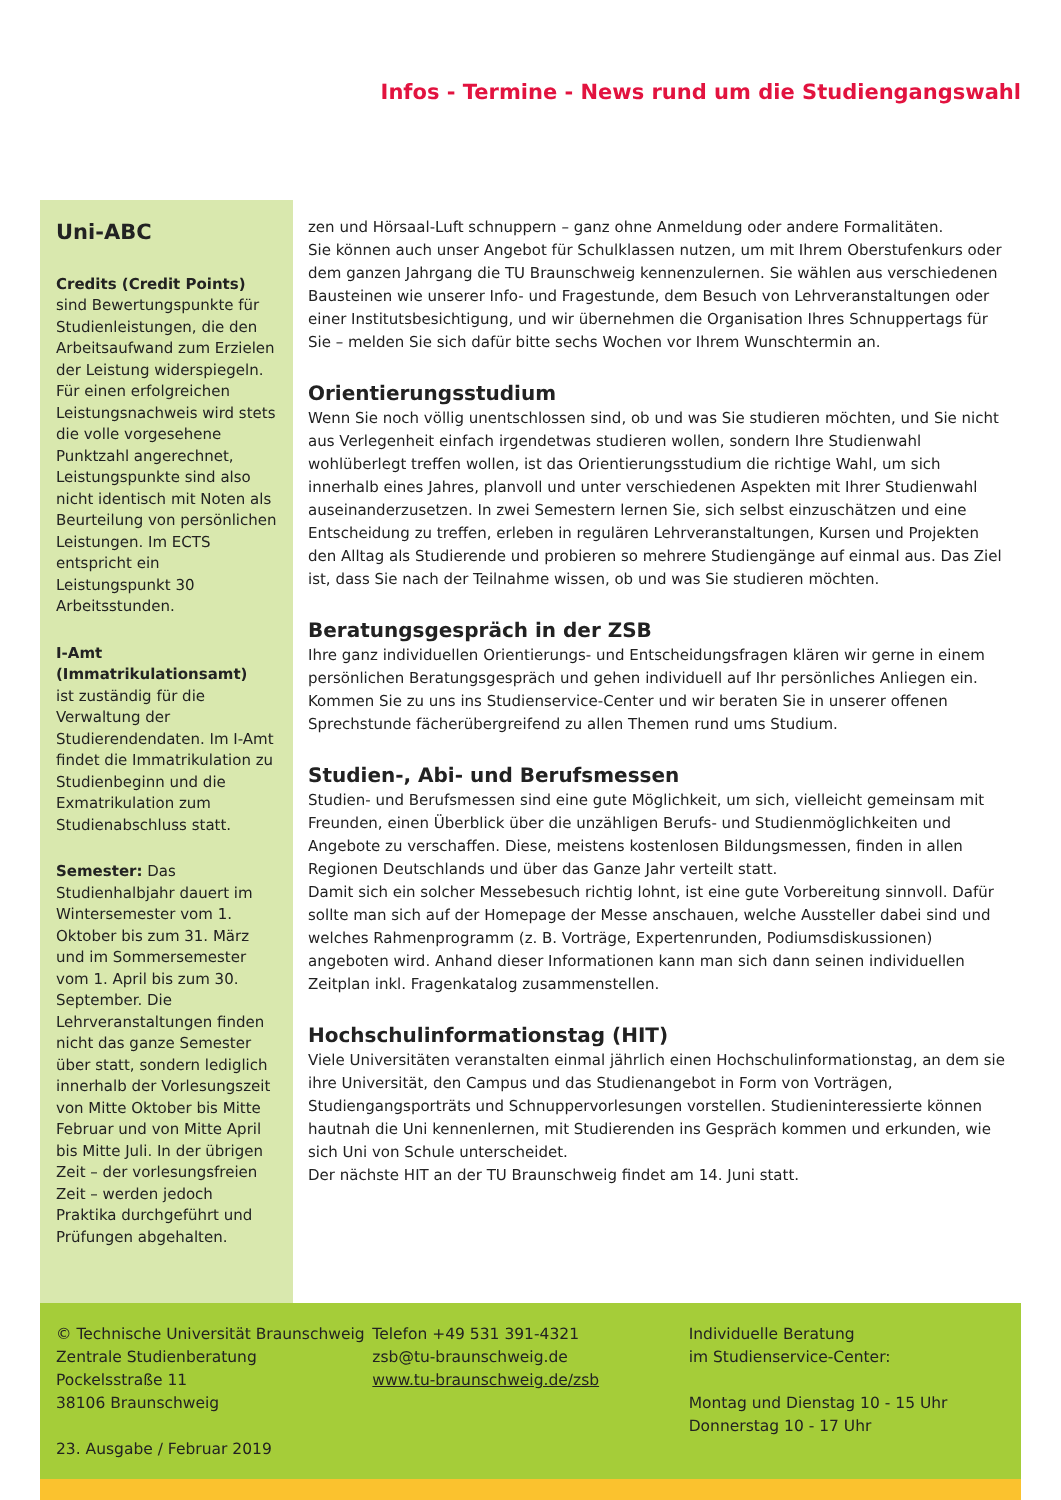Infos - Termine - News rund um die Studiengangswahl
Uni-ABC
Credits (Credit Points)
sind Bewertungspunkte für Studienleistungen, die den Arbeitsaufwand zum Erzielen der Leistung widerspiegeln. Für einen erfolgreichen Leistungsnachweis wird stets die volle vorgesehene Punktzahl angerechnet, Leistungspunkte sind also nicht identisch mit Noten als Beurteilung von persönlichen Leistungen. Im ECTS entspricht ein Leistungspunkt 30 Arbeitsstunden.
I-Amt (Immatrikulationsamt)
ist zuständig für die Verwaltung der Studierendendaten. Im I-Amt findet die Immatrikulation zu Studienbeginn und die Exmatrikulation zum Studienabschluss statt.
Semester: Das Studienhalbjahr dauert im Wintersemester vom 1. Oktober bis zum 31. März und im Sommersemester vom 1. April bis zum 30. September. Die Lehrveranstaltungen finden nicht das ganze Semester über statt, sondern lediglich innerhalb der Vorlesungszeit von Mitte Oktober bis Mitte Februar und von Mitte April bis Mitte Juli. In der übrigen Zeit – der vorlesungsfreien Zeit – werden jedoch Praktika durchgeführt und Prüfungen abgehalten.
zen und Hörsaal-Luft schnuppern – ganz ohne Anmeldung oder andere Formalitäten.
Sie können auch unser Angebot für Schulklassen nutzen, um mit Ihrem Oberstufenkurs oder dem ganzen Jahrgang die TU Braunschweig kennenzulernen. Sie wählen aus verschiedenen Bausteinen wie unserer Info- und Fragestunde, dem Besuch von Lehrveranstaltungen oder einer Institutsbesichtigung, und wir übernehmen die Organisation Ihres Schnuppertags für Sie – melden Sie sich dafür bitte sechs Wochen vor Ihrem Wunschtermin an.
Orientierungsstudium
Wenn Sie noch völlig unentschlossen sind, ob und was Sie studieren möchten, und Sie nicht aus Verlegenheit einfach irgendetwas studieren wollen, sondern Ihre Studienwahl wohlüberlegt treffen wollen, ist das Orientierungsstudium die richtige Wahl, um sich innerhalb eines Jahres, planvoll und unter verschiedenen Aspekten mit Ihrer Studienwahl auseinanderzusetzen. In zwei Semestern lernen Sie, sich selbst einzuschätzen und eine Entscheidung zu treffen, erleben in regulären Lehrveranstaltungen, Kursen und Projekten den Alltag als Studierende und probieren so mehrere Studiengänge auf einmal aus. Das Ziel ist, dass Sie nach der Teilnahme wissen, ob und was Sie studieren möchten.
Beratungsgespräch in der ZSB
Ihre ganz individuellen Orientierungs- und Entscheidungsfragen klären wir gerne in einem persönlichen Beratungsgespräch und gehen individuell auf Ihr persönliches Anliegen ein. Kommen Sie zu uns ins Studienservice-Center und wir beraten Sie in unserer offenen Sprechstunde fächerübergreifend zu allen Themen rund ums Studium.
Studien-, Abi- und Berufsmessen
Studien- und Berufsmessen sind eine gute Möglichkeit, um sich, vielleicht gemeinsam mit Freunden, einen Überblick über die unzähligen Berufs- und Studienmöglichkeiten und Angebote zu verschaffen. Diese, meistens kostenlosen Bildungsmessen, finden in allen Regionen Deutschlands und über das Ganze Jahr verteilt statt.
Damit sich ein solcher Messebesuch richtig lohnt, ist eine gute Vorbereitung sinnvoll. Dafür sollte man sich auf der Homepage der Messe anschauen, welche Aussteller dabei sind und welches Rahmenprogramm (z. B. Vorträge, Expertenrunden, Podiumsdiskussionen) angeboten wird. Anhand dieser Informationen kann man sich dann seinen individuellen Zeitplan inkl. Fragenkatalog zusammenstellen.
Hochschulinformationstag (HIT)
Viele Universitäten veranstalten einmal jährlich einen Hochschulinformationstag, an dem sie ihre Universität, den Campus und das Studienangebot in Form von Vorträgen, Studiengangsporträts und Schnuppervorlesungen vorstellen. Studieninteressierte können hautnah die Uni kennenlernen, mit Studierenden ins Gespräch kommen und erkunden, wie sich Uni von Schule unterscheidet.
Der nächste HIT an der TU Braunschweig findet am 14. Juni statt.
© Technische Universität Braunschweig
Zentrale Studienberatung
Pockelsstraße 11
38106 Braunschweig
23. Ausgabe / Februar 2019
Telefon +49 531 391-4321
zsb@tu-braunschweig.de
www.tu-braunschweig.de/zsb
Individuelle Beratung
im Studienservice-Center:
Montag und Dienstag 10 - 15 Uhr
Donnerstag 10 - 17 Uhr